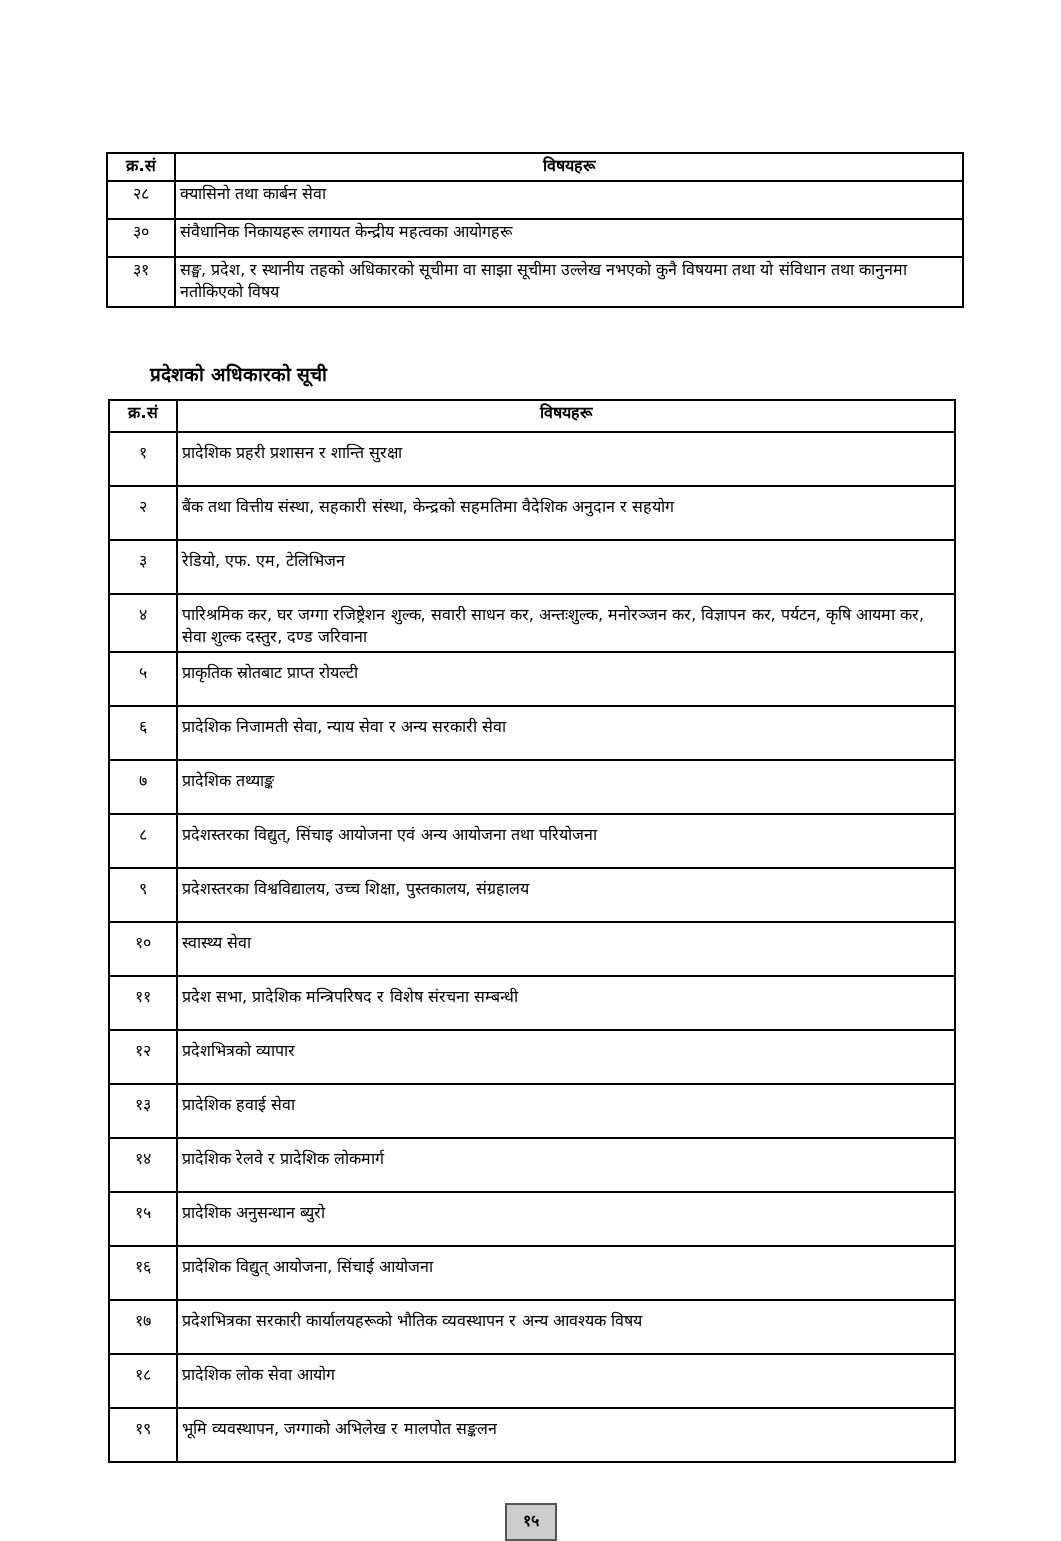| क्र.सं | विषयहरू |
| --- | --- |
| २८ | क्यासिनो तथा कार्बन सेवा |
| ३० | संवैधानिक निकायहरू लगायत केन्द्रीय महत्वका आयोगहरू |
| ३१ | सङ्घ, प्रदेश, र स्थानीय तहको अधिकारको सूचीमा वा साझा सूचीमा उल्लेख नभएको कुनै विषयमा तथा यो संविधान तथा कानुनमा नतोकिएको विषय |
प्रदेशको अधिकारको सूची
| क्र.सं | विषयहरू |
| --- | --- |
| १ | प्रादेशिक प्रहरी प्रशासन र शान्ति सुरक्षा |
| २ | बैंक तथा वित्तीय संस्था, सहकारी संस्था, केन्द्रको सहमतिमा वैदेशिक अनुदान र सहयोग |
| ३ | रेडियो, एफ. एम, टेलिभिजन |
| ४ | पारिश्रमिक कर, घर जग्गा रजिष्ट्रेशन शुल्क, सवारी साधन कर, अन्तःशुल्क, मनोरञ्जन कर, विज्ञापन कर, पर्यटन, कृषि आयमा कर, सेवा शुल्क दस्तुर, दण्ड जरिवाना |
| ५ | प्राकृतिक स्रोतबाट प्राप्त रोयल्टी |
| ६ | प्रादेशिक निजामती सेवा, न्याय सेवा र अन्य सरकारी सेवा |
| ७ | प्रादेशिक तथ्याङ्क |
| ८ | प्रदेशस्तरका विद्युत्, सिंचाइ आयोजना एवं अन्य आयोजना तथा परियोजना |
| ९ | प्रदेशस्तरका विश्वविद्यालय, उच्च शिक्षा, पुस्तकालय, संग्रहालय |
| १० | स्वास्थ्य सेवा |
| ११ | प्रदेश सभा, प्रादेशिक मन्त्रिपरिषद र विशेष संरचना सम्बन्धी |
| १२ | प्रदेशभित्रको व्यापार |
| १३ | प्रादेशिक हवाई सेवा |
| १४ | प्रादेशिक रेलवे र प्रादेशिक लोकमार्ग |
| १५ | प्रादेशिक अनुसन्धान ब्युरो |
| १६ | प्रादेशिक विद्युत् आयोजना, सिंचाई आयोजना |
| १७ | प्रदेशभित्रका सरकारी कार्यालयहरूको भौतिक व्यवस्थापन र अन्य आवश्यक विषय |
| १८ | प्रादेशिक लोक सेवा आयोग |
| १९ | भूमि व्यवस्थापन, जग्गाको अभिलेख र मालपोत सङ्कलन |
१५